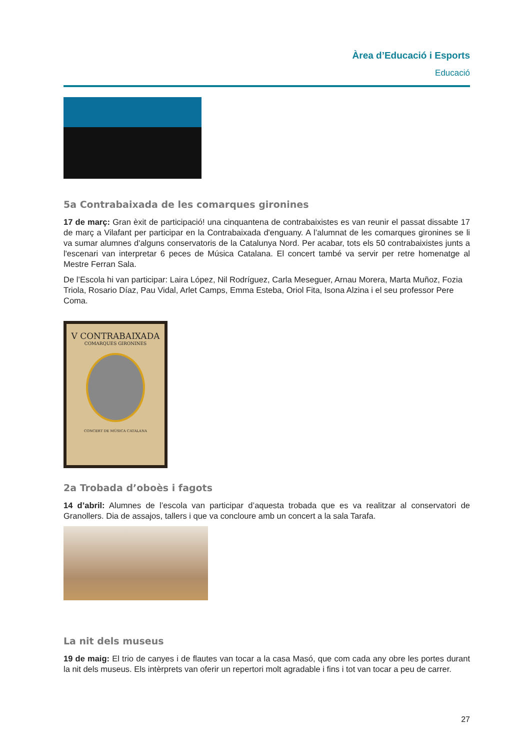Àrea d’Educació i Esports
Educació
5a Contrabaixada de les comarques gironines
17 de març: Gran èxit de participació! una cinquantena de contrabaixistes es van reunir el passat dissabte 17 de març a Vilafant per participar en la Contrabaixada d'enguany. A l’alumnat de les comarques gironines se li va sumar alumnes d'alguns conservatoris de la Catalunya Nord. Per acabar, tots els 50 contrabaixistes junts a l'escenari van interpretar 6 peces de Música Catalana. El concert també va servir per retre homenatge al Mestre Ferran Sala.
De l’Escola hi van participar: Laira López, Nil Rodríguez, Carla Meseguer, Arnau Morera, Marta Muñoz, Fozia Triola, Rosario Díaz, Pau Vidal, Arlet Camps, Emma Esteba, Oriol Fita, Isona Alzina i el seu professor Pere Coma.
V CONTRABAIXADA
COMARQUES GIRONINES
CONCERT DE MÚSICA CATALANA
2a Trobada d’oboès i fagots
14 d’abril: Alumnes de l’escola van participar d’aquesta trobada que es va realitzar al conservatori de Granollers. Dia de assajos, tallers i que va concloure amb un concert a la sala Tarafa.
La nit dels museus
19 de maig: El trio de canyes i de flautes van tocar a la casa Masó, que com cada any obre les portes durant la nit dels museus. Els intèrprets van oferir un repertori molt agradable i fins i tot van tocar a peu de carrer.
27